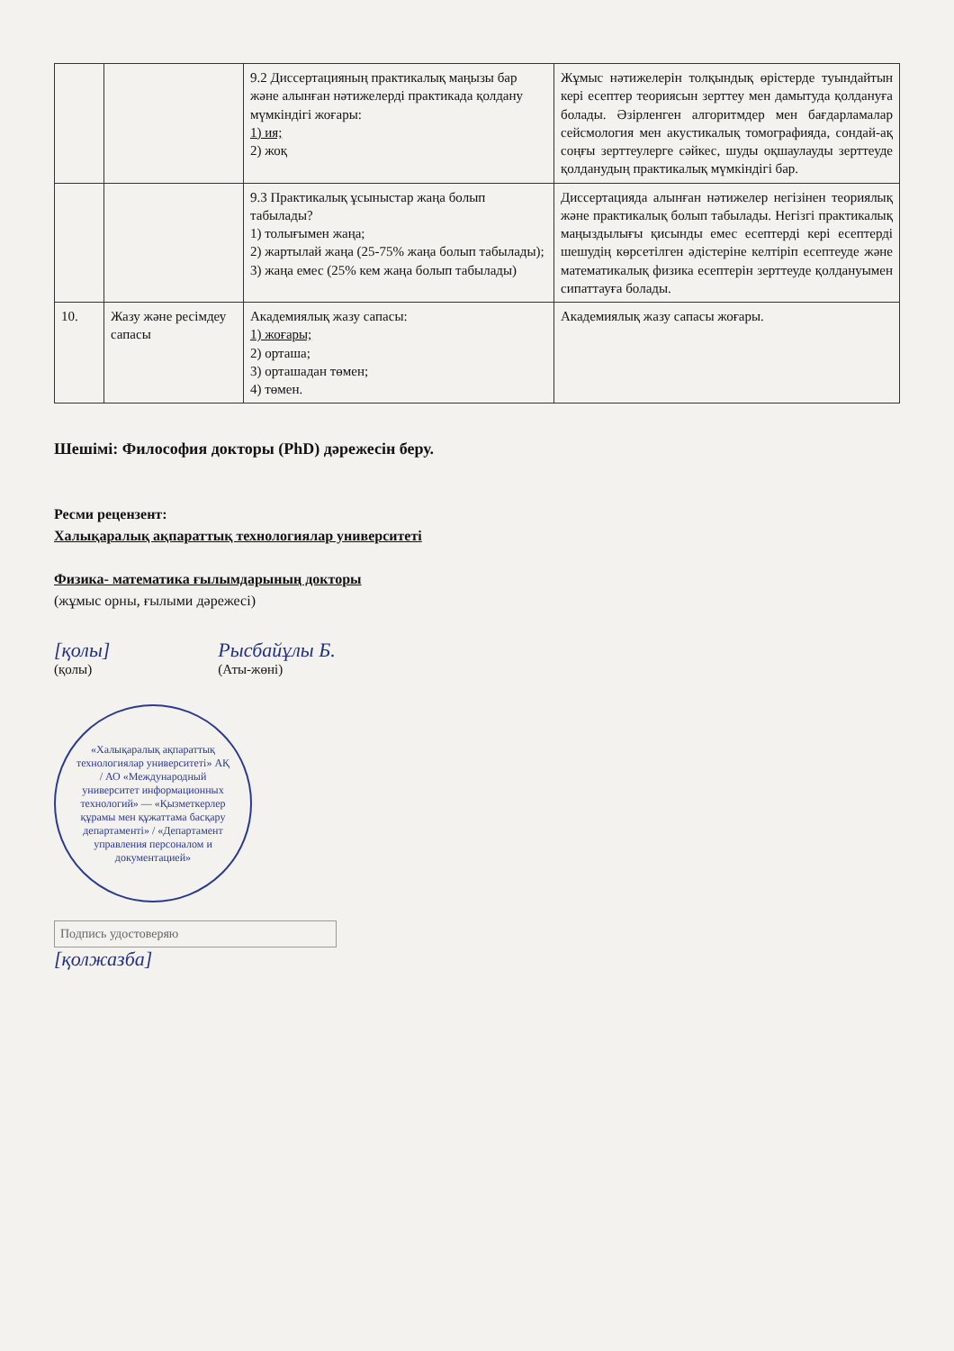| | | 9.2 Диссертацияның практикалық маңызы бар және алынған нәтижелерді практикада қолдану мүмкіндігі жоғары: 1) ия; 2) жоқ | Жұмыс нәтижелерін толқындық өрістерде туындайтын кері есептер теориясын зерттеу мен дамытуда қолдануға болады. Әзірленген алгоритмдер мен бағдарламалар сейсмология мен акустикалық томографияда, сондай-ақ соңғы зерттеулерге сәйкес, шуды оқшаулауды зерттеуде қолданудың практикалық мүмкіндігі бар. |
| | | 9.3 Практикалық ұсыныстар жаңа болып табылады? 1) толығымен жаңа; 2) жартылай жаңа (25-75% жаңа болып табылады); 3) жаңа емес (25% кем жаңа болып табылады) | Диссертацияда алынған нәтижелер негізінен теориялық және практикалық болып табылады. Негізгі практикалық маңыздылығы қисынды емес есептерді кері есептерді шешудің көрсетілген әдістеріне келтіріп есептеуде және математикалық физика есептерін зерттеуде қолдануымен сипаттауға болады. |
| 10. | Жазу және ресімдеу сапасы | Академиялық жазу сапасы: 1) жоғары; 2) орташа; 3) орташадан төмен; 4) төмен. | Академиялық жазу сапасы жоғары. |
Шешімі: Философия докторы (PhD) дәрежесін беру.
Ресми рецензент:
Халықаралық ақпараттық технологиялар университеті
Физика- математика ғылымдарының докторы
(жұмыс орны, ғылыми дәрежесі)
[қолы]
(қолы)
Рысбайұлы Б.
(Аты-жөні)
«Халықаралық ақпараттық технологиялар университеті» АҚ / АО «Международный университет информационных технологий» — «Қызметкерлер құрамы мен құжаттама басқару департаменті» / «Департамент управления персоналом и документацией»
Подпись удостоверяю
[қолжазба]